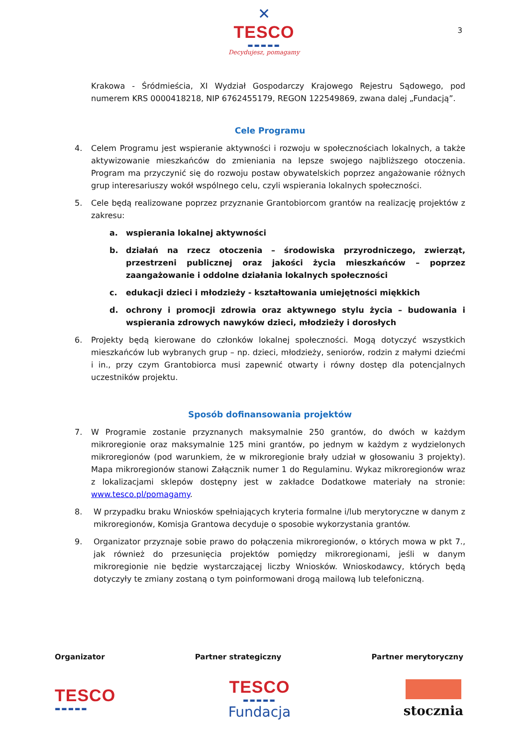✕
TESCO
▬▬▬▬▬
Decydujesz, pomagamy
3
Krakowa - Śródmieścia, XI Wydział Gospodarczy Krajowego Rejestru Sądowego, pod numerem KRS 0000418218, NIP 6762455179, REGON 122549869, zwana dalej „Fundacją”.
Cele Programu
4. Celem Programu jest wspieranie aktywności i rozwoju w społecznościach lokalnych, a także aktywizowanie mieszkańców do zmieniania na lepsze swojego najbliższego otoczenia. Program ma przyczynić się do rozwoju postaw obywatelskich poprzez angażowanie różnych grup interesariuszy wokół wspólnego celu, czyli wspierania lokalnych społeczności.
5. Cele będą realizowane poprzez przyznanie Grantobiorcom grantów na realizację projektów z zakresu:
a. wspierania lokalnej aktywności
b. działań na rzecz otoczenia – środowiska przyrodniczego, zwierząt, przestrzeni publicznej oraz jakości życia mieszkańców – poprzez zaangażowanie i oddolne działania lokalnych społeczności
c. edukacji dzieci i młodzieży - kształtowania umiejętności miękkich
d. ochrony i promocji zdrowia oraz aktywnego stylu życia – budowania i wspierania zdrowych nawyków dzieci, młodzieży i dorosłych
6. Projekty będą kierowane do członków lokalnej społeczności. Mogą dotyczyć wszystkich mieszkańców lub wybranych grup – np. dzieci, młodzieży, seniorów, rodzin z małymi dziećmi i in., przy czym Grantobiorca musi zapewnić otwarty i równy dostęp dla potencjalnych uczestników projektu.
Sposób dofinansowania projektów
7. W Programie zostanie przyznanych maksymalnie 250 grantów, do dwóch w każdym mikroregionie oraz maksymalnie 125 mini grantów, po jednym w każdym z wydzielonych mikroregionów (pod warunkiem, że w mikroregionie brały udział w głosowaniu 3 projekty). Mapa mikroregionów stanowi Załącznik numer 1 do Regulaminu. Wykaz mikroregionów wraz z lokalizacjami sklepów dostępny jest w zakładce Dodatkowe materiały na stronie: www.tesco.pl/pomagamy.
8. W przypadku braku Wniosków spełniających kryteria formalne i/lub merytoryczne w danym z mikroregionów, Komisja Grantowa decyduje o sposobie wykorzystania grantów.
9. Organizator przyznaje sobie prawo do połączenia mikroregionów, o których mowa w pkt 7., jak również do przesunięcia projektów pomiędzy mikroregionami, jeśli w danym mikroregionie nie będzie wystarczającej liczby Wniosków. Wnioskodawcy, których będą dotyczyły te zmiany zostaną o tym poinformowani drogą mailową lub telefoniczną.
Organizator Partner strategiczny Partner merytoryczny
TESCO
▬▬▬▬▬
TESCO
▬▬▬▬▬
Fundacja
stocznia